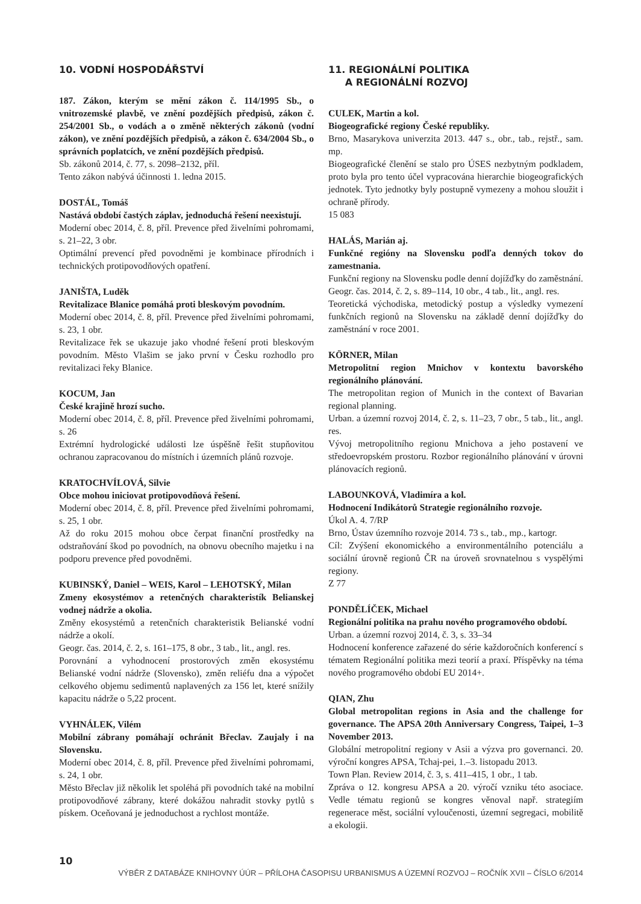10. VODNÍ HOSPODÁŘSTVÍ
187. Zákon, kterým se mění zákon č. 114/1995 Sb., o vnitrozemské plavbě, ve znění pozdějších předpisů, zákon č. 254/2001 Sb., o vodách a o změně některých zákonů (vodní zákon), ve znění pozdějších předpisů, a zákon č. 634/2004 Sb., o správních poplatcích, ve znění pozdějších předpisů.
Sb. zákonů 2014, č. 77, s. 2098–2132, příl.
Tento zákon nabývá účinnosti 1. ledna 2015.
DOSTÁL, Tomáš
Nastává období častých záplav, jednoduchá řešení neexistují.
Moderní obec 2014, č. 8, příl. Prevence před živelními pohromami, s. 21–22, 3 obr.
Optimální prevencí před povodněmi je kombinace přírodních i technických protipovodňových opatření.
JANIŠTA, Luděk
Revitalizace Blanice pomáhá proti bleskovým povodním.
Moderní obec 2014, č. 8, příl. Prevence před živelními pohromami, s. 23, 1 obr.
Revitalizace řek se ukazuje jako vhodné řešení proti bleskovým povodním. Město Vlašim se jako první v Česku rozhodlo pro revitalizaci řeky Blanice.
KOCUM, Jan
České krajině hrozí sucho.
Moderní obec 2014, č. 8, příl. Prevence před živelními pohromami, s. 26
Extrémní hydrologické události lze úspěšně řešit stupňovitou ochranou zapracovanou do místních i územních plánů rozvoje.
KRATOCHVÍLOVÁ, Silvie
Obce mohou iniciovat protipovodňová řešení.
Moderní obec 2014, č. 8, příl. Prevence před živelními pohromami, s. 25, 1 obr.
Až do roku 2015 mohou obce čerpat finanční prostředky na odstraňování škod po povodních, na obnovu obecního majetku i na podporu prevence před povodněmi.
KUBINSKÝ, Daniel – WEIS, Karol – LEHOTSKÝ, Milan
Zmeny ekosystémov a retenčných charakteristík Belianskej vodnej nádrže a okolia.
Změny ekosystémů a retenčních charakteristik Belianské vodní nádrže a okolí.
Geogr. čas. 2014, č. 2, s. 161–175, 8 obr., 3 tab., lit., angl. res.
Porovnání a vyhodnocení prostorových změn ekosystému Belianské vodní nádrže (Slovensko), změn reliéfu dna a výpočet celkového objemu sedimentů naplavených za 156 let, které snížily kapacitu nádrže o 5,22 procent.
VYHNÁLEK, Vilém
Mobilní zábrany pomáhají ochránit Břeclav. Zaujaly i na Slovensku.
Moderní obec 2014, č. 8, příl. Prevence před živelními pohromami, s. 24, 1 obr.
Město Břeclav již několik let spoléhá při povodních také na mobilní protipovodňové zábrany, které dokážou nahradit stovky pytlů s pískem. Oceňovaná je jednoduchost a rychlost montáže.
11. REGIONÁLNÍ POLITIKA
A REGIONÁLNÍ ROZVOJ
CULEK, Martin a kol.
Biogeografické regiony České republiky.
Brno, Masarykova univerzita 2013. 447 s., obr., tab., rejstř., sam. mp.
Biogeografické členění se stalo pro ÚSES nezbytným podkladem, proto byla pro tento účel vypracována hierarchie biogeografických jednotek. Tyto jednotky byly postupně vymezeny a mohou sloužit i ochraně přírody.
15 083
HALÁS, Marián aj.
Funkčné regióny na Slovensku podľa denných tokov do zamestnania.
Funkční regiony na Slovensku podle denní dojížďky do zaměstnání.
Geogr. čas. 2014, č. 2, s. 89–114, 10 obr., 4 tab., lit., angl. res.
Teoretická východiska, metodický postup a výsledky vymezení funkčních regionů na Slovensku na základě denní dojížďky do zaměstnání v roce 2001.
KÖRNER, Milan
Metropolitní region Mnichov v kontextu bavorského regionálního plánování.
The metropolitan region of Munich in the context of Bavarian regional planning.
Urban. a územní rozvoj 2014, č. 2, s. 11–23, 7 obr., 5 tab., lit., angl. res.
Vývoj metropolitního regionu Mnichova a jeho postavení ve středoevropském prostoru. Rozbor regionálního plánování v úrovni plánovacích regionů.
LABOUNKOVÁ, Vladimíra a kol.
Hodnocení Indikátorů Strategie regionálního rozvoje.
Úkol A. 4. 7/RP
Brno, Ústav územního rozvoje 2014. 73 s., tab., mp., kartogr.
Cíl: Zvýšení ekonomického a environmentálního potenciálu a sociální úrovně regionů ČR na úroveň srovnatelnou s vyspělými regiony.
Z 77
PONDĚLÍČEK, Michael
Regionální politika na prahu nového programového období.
Urban. a územní rozvoj 2014, č. 3, s. 33–34
Hodnocení konference zařazené do série každoročních konferencí s tématem Regionální politika mezi teorií a praxí. Příspěvky na téma nového programového období EU 2014+.
QIAN, Zhu
Global metropolitan regions in Asia and the challenge for governance. The APSA 20th Anniversary Congress, Taipei, 1–3 November 2013.
Globální metropolitní regiony v Asii a výzva pro governanci. 20. výroční kongres APSA, Tchaj-pei, 1.–3. listopadu 2013.
Town Plan. Review 2014, č. 3, s. 411–415, 1 obr., 1 tab.
Zpráva o 12. kongresu APSA a 20. výročí vzniku této asociace. Vedle tématu regionů se kongres věnoval např. strategiím regenerace měst, sociální vyloučenosti, územní segregaci, mobilitě a ekologii.
10
VÝBĚR Z DATABÁZE KNIHOVNY ÚÚR – PŘÍLOHA ČASOPISU URBANISMUS A ÚZEMNÍ ROZVOJ – ROČNÍK XVII – ČÍSLO 6/2014